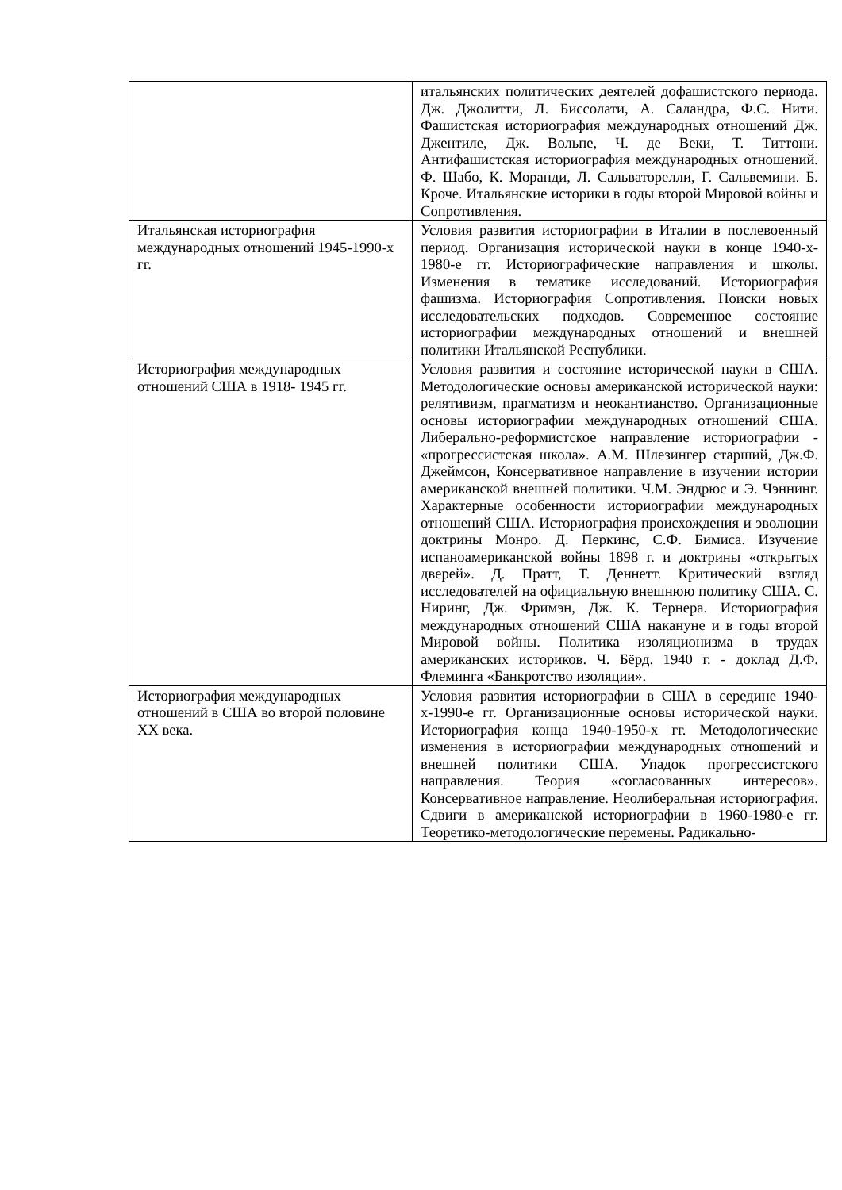| | итальянских политических деятелей дофашистского периода. Дж. Джолитти, Л. Биссолати, А. Саландра, Ф.С. Нити. Фашистская историография международных отношений Дж. Джентиле, Дж. Вольпе, Ч. де Веки, Т. Титтони. Антифашистская историография международных отношений. Ф. Шабо, К. Моранди, Л. Сальваторелли, Г. Сальвемини. Б. Кроче. Итальянские историки в годы второй Мировой войны и Сопротивления. |
| Итальянская историография международных отношений 1945-1990-х гг. | Условия развития историографии в Италии в послевоенный период. Организация исторической науки в конце 1940-х- 1980-е гг. Историографические направления и школы. Изменения в тематике исследований. Историография фашизма. Историография Сопротивления. Поиски новых исследовательских подходов. Современное состояние историографии международных отношений и внешней политики Итальянской Республики. |
| Историография международных отношений США в 1918- 1945 гг. | Условия развития и состояние исторической науки в США. Методологические основы американской исторической науки: релятивизм, прагматизм и неокантианство. Организационные основы историографии международных отношений США. Либерально-реформистское направление историографии - «прогрессистская школа». А.М. Шлезингер старший, Дж.Ф. Джеймсон, Консервативное направление в изучении истории американской внешней политики. Ч.М. Эндрюс и Э. Чэннинг. Характерные особенности историографии международных отношений США. Историография происхождения и эволюции доктрины Монро. Д. Перкинс, С.Ф. Бимиса. Изучение испаноамериканской войны 1898 г. и доктрины «открытых дверей». Д. Пратт, Т. Деннетт. Критический взгляд исследователей на официальную внешнюю политику США. С. Ниринг, Дж. Фримэн, Дж. К. Тернера. Историография международных отношений США накануне и в годы второй Мировой войны. Политика изоляционизма в трудах американских историков. Ч. Бёрд. 1940 г. - доклад Д.Ф. Флеминга «Банкротство изоляции». |
| Историография международных отношений в США во второй половине XX века. | Условия развития историографии в США в середине 1940- х-1990-е гг. Организационные основы исторической науки. Историография конца 1940-1950-х гг. Методологические изменения в историографии международных отношений и внешней политики США. Упадок прогрессистского направления. Теория «согласованных интересов». Консервативное направление. Неолиберальная историография. Сдвиги в американской историографии в 1960-1980-е гг. Теоретико-методологические перемены. Радикально- |